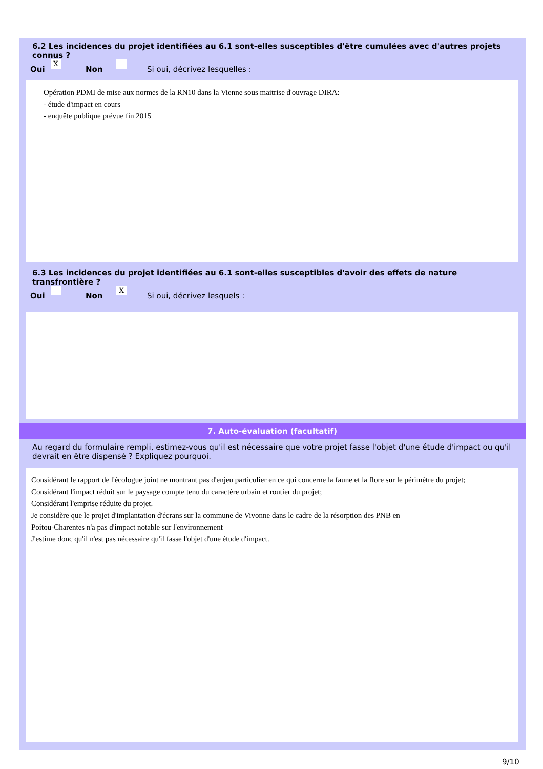6.2 Les incidences du projet identifiées au 6.1 sont-elles susceptibles d'être cumulées avec d'autres projets connus ?
Oui X Non Si oui, décrivez lesquelles :
Opération PDMI de mise aux normes de la RN10 dans la Vienne sous maitrise d'ouvrage DIRA:
- étude d'impact en cours
- enquête publique prévue fin 2015
6.3 Les incidences du projet identifiées au 6.1 sont-elles susceptibles d'avoir des effets de nature transfrontière ?
Oui Non X Si oui, décrivez lesquels :
7. Auto-évaluation (facultatif)
Au regard du formulaire rempli, estimez-vous qu'il est nécessaire que votre projet fasse l'objet d'une étude d'impact ou qu'il devrait en être dispensé ? Expliquez pourquoi.
Considérant le rapport de l'écologue joint ne montrant pas d'enjeu particulier en ce qui concerne la faune et la flore sur le périmètre du projet;
Considérant l'impact réduit sur le paysage compte tenu du caractère urbain et routier du projet;
Considérant l'emprise réduite du projet.
Je considère que le projet d'implantation d'écrans sur la commune de Vivonne dans le cadre de la résorption des PNB en
Poitou-Charentes n'a pas d'impact notable sur l'environnement
J'estime donc qu'il n'est pas nécessaire qu'il fasse l'objet d'une étude d'impact.
9/10